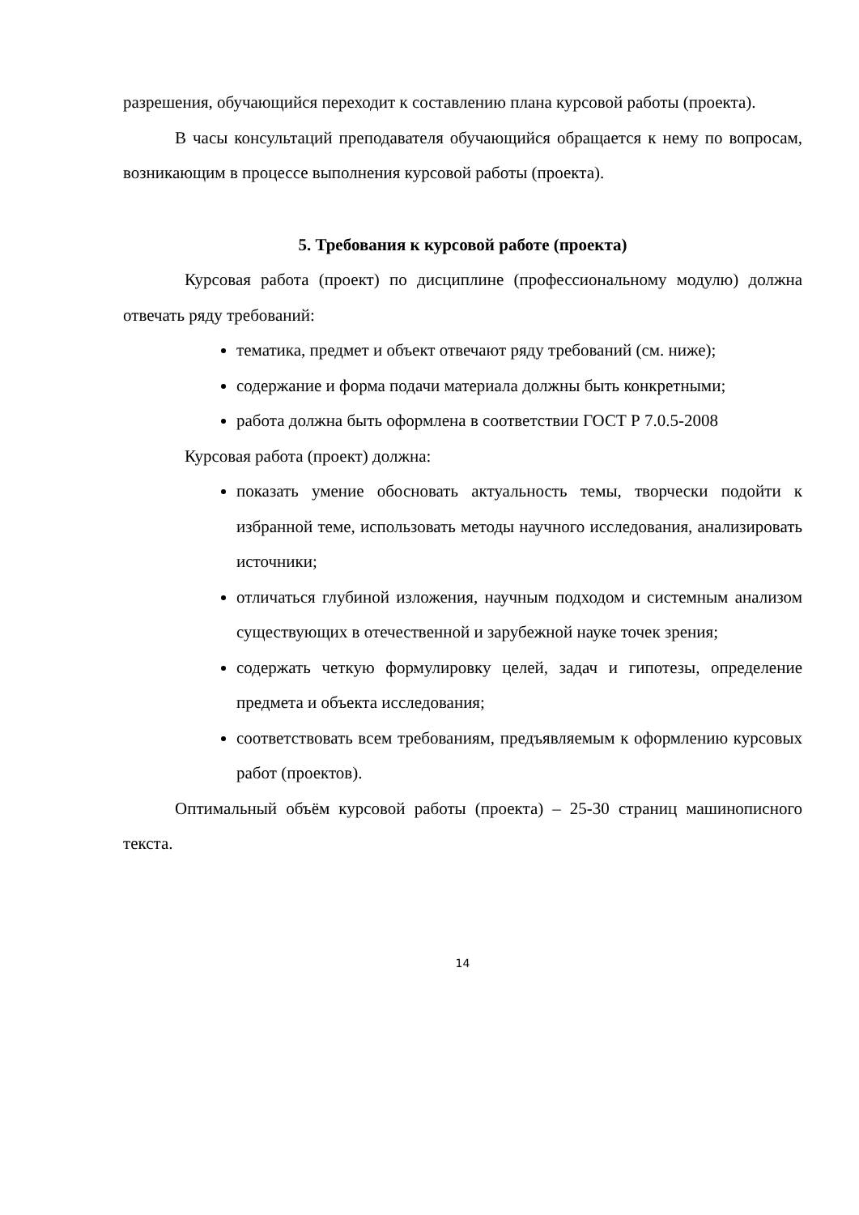разрешения, обучающийся переходит к составлению плана курсовой работы (проекта).
В часы консультаций преподавателя обучающийся обращается к нему по вопросам, возникающим в процессе выполнения курсовой работы (проекта).
5. Требования к курсовой работе (проекта)
Курсовая работа (проект) по дисциплине (профессиональному модулю) должна отвечать ряду требований:
тематика, предмет и объект отвечают ряду требований (см. ниже);
содержание и форма подачи материала должны быть конкретными;
работа должна быть оформлена в соответствии ГОСТ Р 7.0.5-2008
Курсовая работа (проект) должна:
показать умение обосновать актуальность темы, творчески подойти к избранной теме, использовать методы научного исследования, анализировать источники;
отличаться глубиной изложения, научным подходом и системным анализом существующих в отечественной и зарубежной науке точек зрения;
содержать четкую формулировку целей, задач и гипотезы, определение предмета и объекта исследования;
соответствовать всем требованиям, предъявляемым к оформлению курсовых работ (проектов).
Оптимальный объём курсовой работы (проекта) – 25-30 страниц машинописного текста.
14